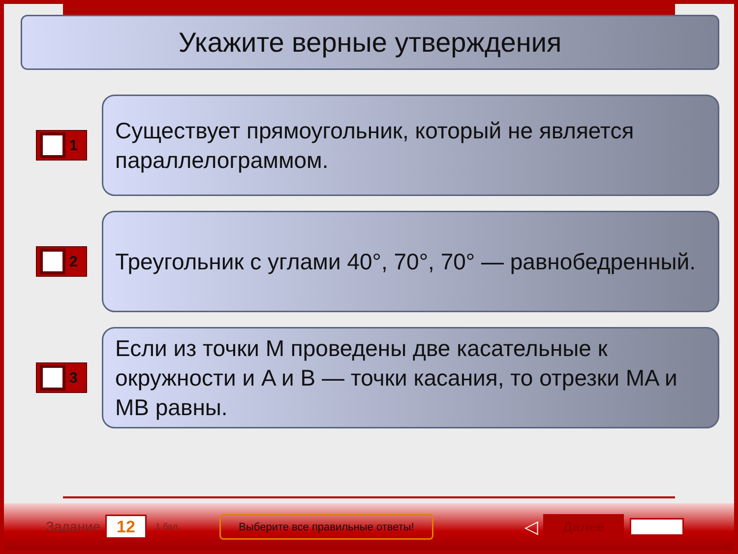Укажите верные утверждения
1
Существует прямоугольник, который не является параллелограммом.
2
Треугольник с углами 40°, 70°, 70° — равнобедренный.
3
Если из точки M проведены две касательные к окружности и A и B — точки касания, то отрезки MA и MB равны.
Задание 12 1 бал. Выберите все правильные ответы! ◁ Далее